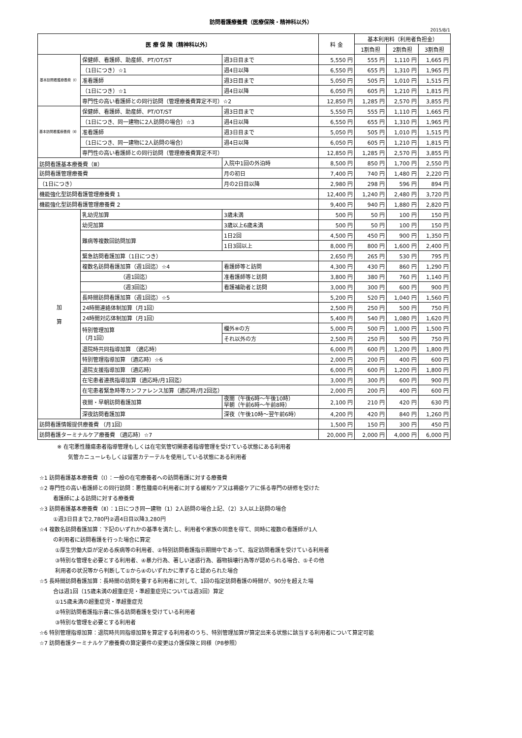訪問看護療養費（医療保険・精神科以外）
2015/8/1
| 医 療 保 険〔精神科以外〕 | | | 料 金 | 基本利用料（利用者負担金） | | |
| --- | --- | --- | --- | --- | --- | --- |
| | | | | 1割負担 | 2割負担 | 3割負担 |
| 基本訪問看護療養費（Ⅰ） | 保健師、看護師、助産師、PT/OT/ST | 週3日目まで | 5,550 円 | 555 円 | 1,110 円 | 1,665 円 |
| | （1日につき）☆1 | 週4日以降 | 6,550 円 | 655 円 | 1,310 円 | 1,965 円 |
| | 准看護師 | 週3日目まで | 5,050 円 | 505 円 | 1,010 円 | 1,515 円 |
| | （1日につき）☆1 | 週4日以降 | 6,050 円 | 605 円 | 1,210 円 | 1,815 円 |
| | 専門性の高い看護師との同行訪問（管理療養費算定不可）☆2 | | 12,850 円 | 1,285 円 | 2,570 円 | 3,855 円 |
| 基本訪問看護療養費（Ⅱ） | 保健師、看護師、助産師、PT/OT/ST | 週3日目まで | 5,550 円 | 555 円 | 1,110 円 | 1,665 円 |
| | （1日につき、同一建物に2人訪問の場合）☆3 | 週4日以降 | 6,550 円 | 655 円 | 1,310 円 | 1,965 円 |
| | 准看護師 | 週3日目まで | 5,050 円 | 505 円 | 1,010 円 | 1,515 円 |
| | （1日につき、同一建物に2人訪問の場合） | 週4日以降 | 6,050 円 | 605 円 | 1,210 円 | 1,815 円 |
| | 専門性の高い看護師との同行訪問（管理療養費算定不可） | | 12,850 円 | 1,285 円 | 2,570 円 | 3,855 円 |
| 訪問看護基本療養費（Ⅲ） | | 入院中1回の外泊時 | 8,500 円 | 850 円 | 1,700 円 | 2,550 円 |
| 訪問看護管理療養費 | | 月の初日 | 7,400 円 | 740 円 | 1,480 円 | 2,220 円 |
| （1日につき） | | 月の2日目以降 | 2,980 円 | 298 円 | 596 円 | 894 円 |
| 機能強化型訪問看護管理療養費 1 | | | 12,400 円 | 1,240 円 | 2,480 円 | 3,720 円 |
| 機能強化型訪問看護管理療養費 2 | | | 9,400 円 | 940 円 | 1,880 円 | 2,820 円 |
| 加 算 | 乳幼児加算 | 3歳未満 | 500 円 | 50 円 | 100 円 | 150 円 |
| | 幼児加算 | 3歳以上6歳未満 | 500 円 | 50 円 | 100 円 | 150 円 |
| | 難病等複数回訪問加算 | 1日2回 | 4,500 円 | 450 円 | 900 円 | 1,350 円 |
| | | 1日3回以上 | 8,000 円 | 800 円 | 1,600 円 | 2,400 円 |
| | 緊急訪問看護加算（1日につき） | | 2,650 円 | 265 円 | 530 円 | 795 円 |
| | 複数名訪問看護加算（週1回迄）☆4 | 看護師等と訪問 | 4,300 円 | 430 円 | 860 円 | 1,290 円 |
| | （週1回迄） | 准看護師等と訪問 | 3,800 円 | 380 円 | 760 円 | 1,140 円 |
| | （週3回迄） | 看護補助者と訪問 | 3,000 円 | 300 円 | 600 円 | 900 円 |
| | 長時間訪問看護加算（週1回迄）☆5 | | 5,200 円 | 520 円 | 1,040 円 | 1,560 円 |
| | 24時間連絡体制加算（月1回） | | 2,500 円 | 250 円 | 500 円 | 750 円 |
| | 24時間対応体制加算（月1回） | | 5,400 円 | 540 円 | 1,080 円 | 1,620 円 |
| | 特別管理加算 （月1回） | 欄外※の方 | 5,000 円 | 500 円 | 1,000 円 | 1,500 円 |
| | | それ以外の方 | 2,500 円 | 250 円 | 500 円 | 750 円 |
| | 退院時共同指導加算 （適応時） | | 6,000 円 | 600 円 | 1,200 円 | 1,800 円 |
| | 特別管理指導加算 （適応時）☆6 | | 2,000 円 | 200 円 | 400 円 | 600 円 |
| | 退院支援指導加算 （適応時） | | 6,000 円 | 600 円 | 1,200 円 | 1,800 円 |
| | 在宅患者連携指導加算（適応時/月1回迄） | | 3,000 円 | 300 円 | 600 円 | 900 円 |
| | 在宅患者緊急時等カンファレンス加算（適応時/月2回迄） | | 2,000 円 | 200 円 | 400 円 | 600 円 |
| | 夜間・早朝訪問看護加算 | 夜間（午後6時～午後10時） 早朝（午前6時～午前8時） | 2,100 円 | 210 円 | 420 円 | 630 円 |
| | 深夜訪問看護加算 | 深夜（午後10時～翌午前6時） | 4,200 円 | 420 円 | 840 円 | 1,260 円 |
| 訪問看護情報提供療養費 （月1回） | | | 1,500 円 | 150 円 | 300 円 | 450 円 |
| 訪問看護ターミナルケア療養費 （適応時）☆7 | | | 20,000 円 | 2,000 円 | 4,000 円 | 6,000 円 |
※ 在宅悪性腫瘍患者指導管理もしくは在宅気管切開患者指導管理を受けている状態にある利用者
気管カニューレもしくは留置カテーテルを使用している状態にある利用者
☆1 訪問看護基本療養費（Ⅰ）：一般の在宅療養者への訪問看護に対する療養費
☆2 専門性の高い看護師との同行訪問：悪性腫瘍の利用者に対する緩和ケア又は褥瘡ケアに係る専門の研修を受けた
看護師による訪問に対する療養費
☆3 訪問看護基本療養費（Ⅱ）：1日につき同一建物（1）2人訪問の場合上記、（2）3人以上訪問の場合
①週3日目まで2,780円②週4日目以降3,280円
☆4 複数名訪問看護加算：下記のいずれかの基準を満たし、利用者や家族の同意を得て、同時に複数の看護師が1人
の利用者に訪問看護を行った場合に算定
①厚生労働大臣が定める疾病等の利用者、②特別訪問看護指示期間中であって、指定訪問看護を受けている利用者
③特別な管理を必要とする利用者、④暴力行為、著しい迷惑行為、器物損壊行為等が認められる場合、⑤その他
利用者の状況等から判断して①から④のいずれかに準ずると認められた場合
☆5 長時間訪問看護加算：長時間の訪問を要する利用者に対して、1回の指定訪問看護の時間が、90分を超えた場
合は週1回（15歳未満の超重症児・準超重症児については週3回）算定
①15歳未満の超重症児・準超重症児
②特別訪問看護指示書に係る訪問看護を受けている利用者
③特別な管理を必要とする利用者
☆6 特別管理指導加算：退院時共同指導加算を算定する利用者のうち、特別管理加算が算定出来る状態に該当する利用者について算定可能
☆7 訪問看護ターミナルケア療養費の算定要件の変更は介護保険と同様（P8参照）